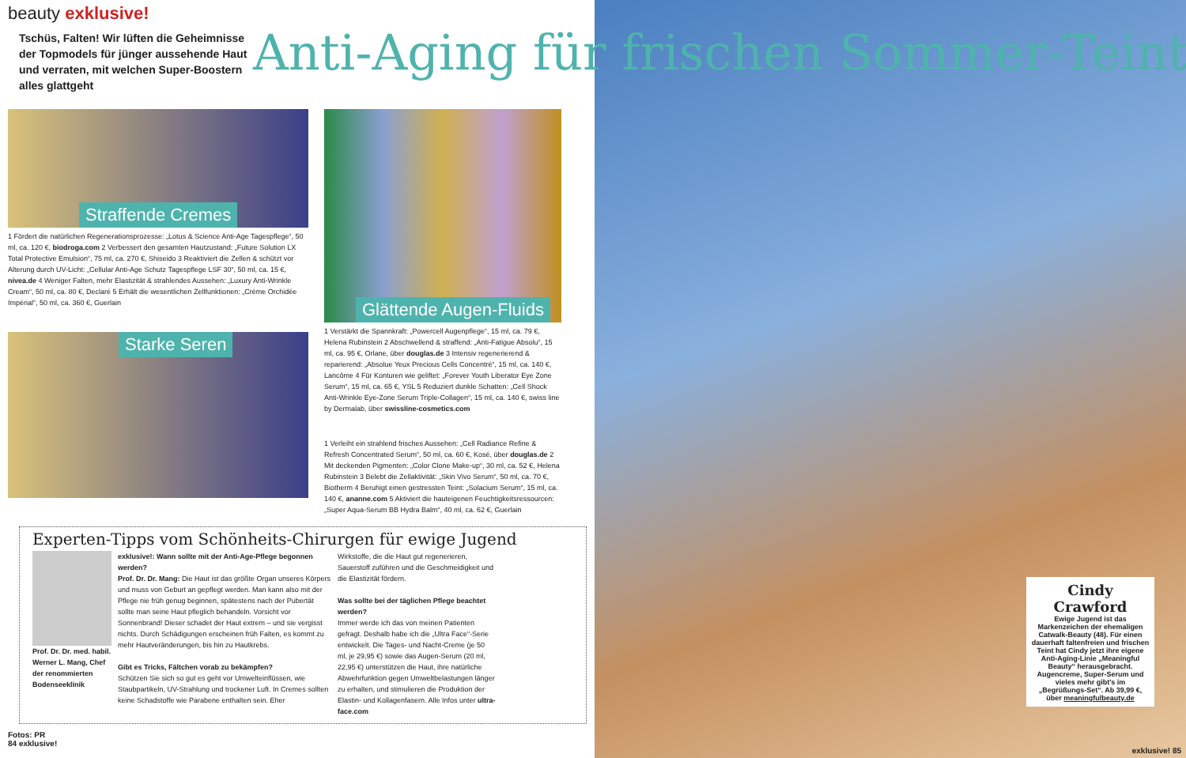beauty exklusive!
Tschüs, Falten! Wir lüften die Geheimnisse der Topmodels für jünger aussehende Haut und verraten, mit welchen Super-Boostern alles glattgeht
Anti-Aging für frischen Sommer-Teint
Straffende Cremes
1 Fördert die natürlichen Regenerationsprozesse: „Lotus & Science Anti-Age Tagespflege“, 50 ml, ca. 120 €, biodroga.com 2 Verbessert den gesamten Hautzustand: „Future Solution LX Total Protective Emulsion“, 75 ml, ca. 270 €, Shiseido 3 Reaktiviert die Zellen & schützt vor Alterung durch UV-Licht: „Cellular Anti-Age Schutz Tagespflege LSF 30“, 50 ml, ca. 15 €, nivea.de 4 Weniger Falten, mehr Elastizität & strahlendes Aussehen: „Luxury Anti-Wrinkle Cream“, 50 ml, ca. 80 €, Declaré 5 Erhält die wesentlichen Zellfunktionen: „Crème Orchidée Impérial“, 50 ml, ca. 360 €, Guerlain
Starke Seren
Glättende Augen-Fluids
1 Verstärkt die Spannkraft: „Powercell Augenpflege“, 15 ml, ca. 79 €, Helena Rubinstein 2 Abschwellend & straffend: „Anti-Fatigue Absolu“, 15 ml, ca. 95 €, Orlane, über douglas.de 3 Intensiv regenerierend & reparierend: „Absolue Yeux Precious Cells Concentré“, 15 ml, ca. 140 €, Lancôme 4 Für Konturen wie geliftet: „Forever Youth Liberator Eye Zone Serum“, 15 ml, ca. 65 €, YSL 5 Reduziert dunkle Schatten: „Cell Shock Anti-Wrinkle Eye-Zone Serum Triple-Collagen“, 15 ml, ca. 140 €, swiss line by Dermalab, über swissline-cosmetics.com
1 Verleiht ein strahlend frisches Aussehen: „Cell Radiance Refine & Refresh Concentrated Serum“, 50 ml, ca. 60 €, Kosé, über douglas.de 2 Mit deckenden Pigmenten: „Color Clone Make-up“, 30 ml, ca. 52 €, Helena Rubinstein 3 Belebt die Zellaktivität: „Skin Vivo Serum“, 50 ml, ca. 70 €, Biotherm 4 Beruhigt einen gestressten Teint: „Solacium Serum“, 15 ml, ca. 140 €, ananne.com 5 Aktiviert die hauteigenen Feuchtigkeitsressourcen: „Super Aqua-Serum BB Hydra Balm“, 40 ml, ca. 62 €, Guerlain
Experten-Tipps vom Schönheits-Chirurgen für ewige Jugend
Prof. Dr. Dr. med. habil. Werner L. Mang, Chef der renommierten Bodenseeklinik
exklusive!: Wann sollte mit der Anti-Age-Pflege begonnen werden?
Prof. Dr. Dr. Mang: Die Haut ist das größte Organ unseres Körpers und muss von Geburt an gepflegt werden. Man kann also mit der Pflege nie früh genug beginnen, spätestens nach der Pubertät sollte man seine Haut pfleglich behandeln. Vorsicht vor Sonnenbrand! Dieser schadet der Haut extrem – und sie vergisst nichts. Durch Schädigungen erscheinen früh Falten, es kommt zu mehr Hautveränderungen, bis hin zu Hautkrebs.
Gibt es Tricks, Fältchen vorab zu bekämpfen?
Schützen Sie sich so gut es geht vor Umwelteinflüssen, wie Staubpartikeln, UV-Strahlung und trockener Luft. In Cremes sollten keine Schadstoffe wie Parabene enthalten sein. Eher
Wirkstoffe, die die Haut gut regenerieren, Sauerstoff zuführen und die Geschmeidigkeit und die Elastizität fördern.
Was sollte bei der täglichen Pflege beachtet werden?
Immer werde ich das von meinen Patienten gefragt. Deshalb habe ich die „Ultra Face“-Serie entwickelt. Die Tages- und Nacht-Creme (je 50 ml, je 29,95 €) sowie das Augen-Serum (20 ml, 22,95 €) unterstützen die Haut, ihre natürliche Abwehrfunktion gegen Umweltbelastungen länger zu erhalten, und stimulieren die Produktion der Elastin- und Kollagenfasern. Alle Infos unter ultra-face.com
Fotos: PR
84 exklusive!
Cindy Crawford
Ewige Jugend ist das Markenzeichen der ehemaligen Catwalk-Beauty (48). Für einen dauerhaft faltenfreien und frischen Teint hat Cindy jetzt ihre eigene Anti-Aging-Linie „Meaningful Beauty“ herausgebracht. Augencreme, Super-Serum und vieles mehr gibt's im „Begrüßungs-Set“. Ab 39,99 €, über meaningfulbeauty.de
exklusive! 85